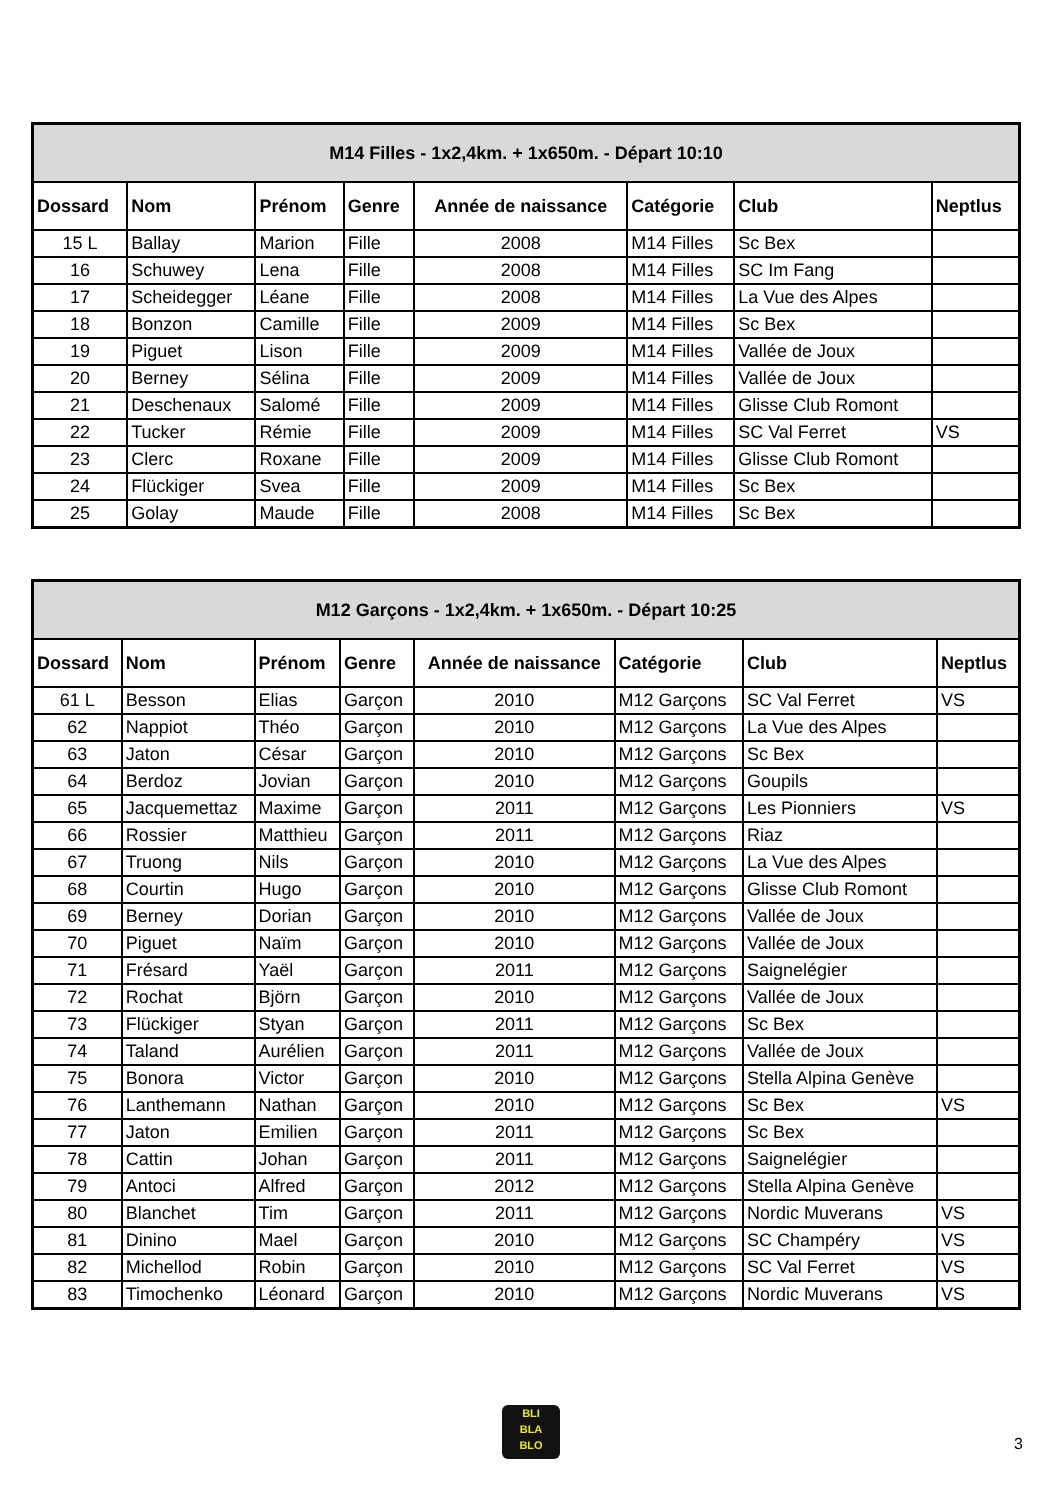| M14 Filles - 1x2,4km. + 1x650m. - Départ 10:10 | | | | | | | |
| --- | --- | --- | --- | --- | --- | --- | --- |
| Dossard | Nom | Prénom | Genre | Année de naissance | Catégorie | Club | Neptlus |
| 15 L | Ballay | Marion | Fille | 2008 | M14 Filles | Sc Bex | |
| 16 | Schuwey | Lena | Fille | 2008 | M14 Filles | SC Im Fang | |
| 17 | Scheidegger | Léane | Fille | 2008 | M14 Filles | La Vue des Alpes | |
| 18 | Bonzon | Camille | Fille | 2009 | M14 Filles | Sc Bex | |
| 19 | Piguet | Lison | Fille | 2009 | M14 Filles | Vallée de Joux | |
| 20 | Berney | Sélina | Fille | 2009 | M14 Filles | Vallée de Joux | |
| 21 | Deschenaux | Salomé | Fille | 2009 | M14 Filles | Glisse Club Romont | |
| 22 | Tucker | Rémie | Fille | 2009 | M14 Filles | SC Val Ferret | VS |
| 23 | Clerc | Roxane | Fille | 2009 | M14 Filles | Glisse Club Romont | |
| 24 | Flückiger | Svea | Fille | 2009 | M14 Filles | Sc Bex | |
| 25 | Golay | Maude | Fille | 2008 | M14 Filles | Sc Bex | |
| M12 Garçons - 1x2,4km. + 1x650m. - Départ 10:25 | | | | | | | |
| --- | --- | --- | --- | --- | --- | --- | --- |
| Dossard | Nom | Prénom | Genre | Année de naissance | Catégorie | Club | Neptlus |
| 61 L | Besson | Elias | Garçon | 2010 | M12 Garçons | SC Val Ferret | VS |
| 62 | Nappiot | Théo | Garçon | 2010 | M12 Garçons | La Vue des Alpes | |
| 63 | Jaton | César | Garçon | 2010 | M12 Garçons | Sc Bex | |
| 64 | Berdoz | Jovian | Garçon | 2010 | M12 Garçons | Goupils | |
| 65 | Jacquemettaz | Maxime | Garçon | 2011 | M12 Garçons | Les Pionniers | VS |
| 66 | Rossier | Matthieu | Garçon | 2011 | M12 Garçons | Riaz | |
| 67 | Truong | Nils | Garçon | 2010 | M12 Garçons | La Vue des Alpes | |
| 68 | Courtin | Hugo | Garçon | 2010 | M12 Garçons | Glisse Club Romont | |
| 69 | Berney | Dorian | Garçon | 2010 | M12 Garçons | Vallée de Joux | |
| 70 | Piguet | Naïm | Garçon | 2010 | M12 Garçons | Vallée de Joux | |
| 71 | Frésard | Yaël | Garçon | 2011 | M12 Garçons | Saignelégier | |
| 72 | Rochat | Björn | Garçon | 2010 | M12 Garçons | Vallée de Joux | |
| 73 | Flückiger | Styan | Garçon | 2011 | M12 Garçons | Sc Bex | |
| 74 | Taland | Aurélien | Garçon | 2011 | M12 Garçons | Vallée de Joux | |
| 75 | Bonora | Victor | Garçon | 2010 | M12 Garçons | Stella Alpina Genève | |
| 76 | Lanthemann | Nathan | Garçon | 2010 | M12 Garçons | Sc Bex | VS |
| 77 | Jaton | Emilien | Garçon | 2011 | M12 Garçons | Sc Bex | |
| 78 | Cattin | Johan | Garçon | 2011 | M12 Garçons | Saignelégier | |
| 79 | Antoci | Alfred | Garçon | 2012 | M12 Garçons | Stella Alpina Genève | |
| 80 | Blanchet | Tim | Garçon | 2011 | M12 Garçons | Nordic Muverans | VS |
| 81 | Dinino | Mael | Garçon | 2010 | M12 Garçons | SC Champéry | VS |
| 82 | Michellod | Robin | Garçon | 2010 | M12 Garçons | SC Val Ferret | VS |
| 83 | Timochenko | Léonard | Garçon | 2010 | M12 Garçons | Nordic Muverans | VS |
BLI
BLA
BLO
3